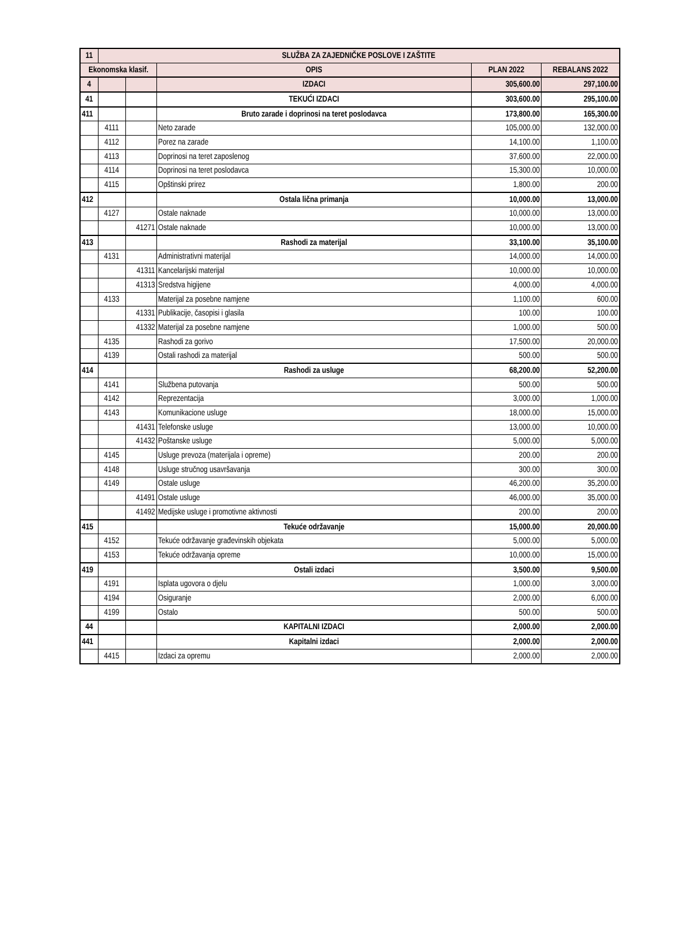| 11 | SLUŽBA ZA ZAJEDNIČKE POSLOVE I ZAŠTITE | | | | |
| --- | --- | --- | --- | --- | --- |
| Ekonomska klasif. | | | OPIS | PLAN 2022 | REBALANS 2022 |
| 4 | | | IZDACI | 305,600.00 | 297,100.00 |
| 41 | | | TEKUĆI IZDACI | 303,600.00 | 295,100.00 |
| 411 | | | Bruto zarade i doprinosi na teret poslodavca | 173,800.00 | 165,300.00 |
| | 4111 | | Neto zarade | 105,000.00 | 132,000.00 |
| | 4112 | | Porez na zarade | 14,100.00 | 1,100.00 |
| | 4113 | | Doprinosi na teret zaposlenog | 37,600.00 | 22,000.00 |
| | 4114 | | Doprinosi na teret poslodavca | 15,300.00 | 10,000.00 |
| | 4115 | | Opštinski prirez | 1,800.00 | 200.00 |
| 412 | | | Ostala lična primanja | 10,000.00 | 13,000.00 |
| | 4127 | | Ostale naknade | 10,000.00 | 13,000.00 |
| | | 41271 | Ostale naknade | 10,000.00 | 13,000.00 |
| 413 | | | Rashodi za materijal | 33,100.00 | 35,100.00 |
| | 4131 | | Administrativni materijal | 14,000.00 | 14,000.00 |
| | | 41311 | Kancelarijski materijal | 10,000.00 | 10,000.00 |
| | | 41313 | Sredstva higijene | 4,000.00 | 4,000.00 |
| | 4133 | | Materijal za posebne namjene | 1,100.00 | 600.00 |
| | | 41331 | Publikacije, časopisi i glasila | 100.00 | 100.00 |
| | | 41332 | Materijal za posebne namjene | 1,000.00 | 500.00 |
| | 4135 | | Rashodi za gorivo | 17,500.00 | 20,000.00 |
| | 4139 | | Ostali rashodi za materijal | 500.00 | 500.00 |
| 414 | | | Rashodi za usluge | 68,200.00 | 52,200.00 |
| | 4141 | | Službena putovanja | 500.00 | 500.00 |
| | 4142 | | Reprezentacija | 3,000.00 | 1,000.00 |
| | 4143 | | Komunikacione usluge | 18,000.00 | 15,000.00 |
| | | 41431 | Telefonske usluge | 13,000.00 | 10,000.00 |
| | | 41432 | Poštanske usluge | 5,000.00 | 5,000.00 |
| | 4145 | | Usluge prevoza (materijala i opreme) | 200.00 | 200.00 |
| | 4148 | | Usluge stručnog usavršavanja | 300.00 | 300.00 |
| | 4149 | | Ostale usluge | 46,200.00 | 35,200.00 |
| | | 41491 | Ostale usluge | 46,000.00 | 35,000.00 |
| | | 41492 | Medijske usluge i promotivne aktivnosti | 200.00 | 200.00 |
| 415 | | | Tekuće održavanje | 15,000.00 | 20,000.00 |
| | 4152 | | Tekuće održavanje građevinskih objekata | 5,000.00 | 5,000.00 |
| | 4153 | | Tekuće održavanja opreme | 10,000.00 | 15,000.00 |
| 419 | | | Ostali izdaci | 3,500.00 | 9,500.00 |
| | 4191 | | Isplata ugovora o djelu | 1,000.00 | 3,000.00 |
| | 4194 | | Osiguranje | 2,000.00 | 6,000.00 |
| | 4199 | | Ostalo | 500.00 | 500.00 |
| 44 | | | KAPITALNI IZDACI | 2,000.00 | 2,000.00 |
| 441 | | | Kapitalni izdaci | 2,000.00 | 2,000.00 |
| | 4415 | | Izdaci za opremu | 2,000.00 | 2,000.00 |